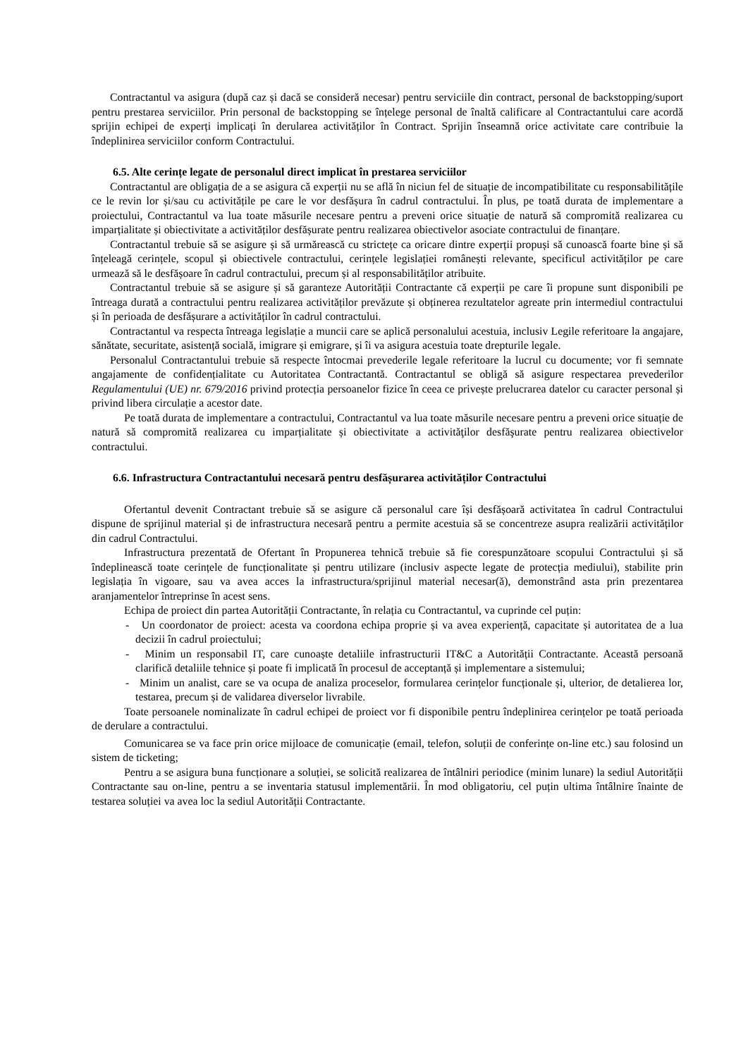Contractantul va asigura (după caz și dacă se consideră necesar) pentru serviciile din contract, personal de backstopping/suport pentru prestarea serviciilor. Prin personal de backstopping se înțelege personal de înaltă calificare al Contractantului care acordă sprijin echipei de experți implicați în derularea activităților în Contract. Sprijin înseamnă orice activitate care contribuie la îndeplinirea serviciilor conform Contractului.
6.5. Alte cerințe legate de personalul direct implicat în prestarea serviciilor
Contractantul are obligația de a se asigura că experții nu se află în niciun fel de situație de incompatibilitate cu responsabilitățile ce le revin lor și/sau cu activitățile pe care le vor desfășura în cadrul contractului. În plus, pe toată durata de implementare a proiectului, Contractantul va lua toate măsurile necesare pentru a preveni orice situație de natură să compromită realizarea cu imparțialitate și obiectivitate a activităților desfășurate pentru realizarea obiectivelor asociate contractului de finanțare.
Contractantul trebuie să se asigure și să urmărească cu strictețe ca oricare dintre experții propuși să cunoască foarte bine și să înțeleagă cerințele, scopul și obiectivele contractului, cerințele legislației românești relevante, specificul activităților pe care urmează să le desfășoare în cadrul contractului, precum și al responsabilităților atribuite.
Contractantul trebuie să se asigure și să garanteze Autorității Contractante că experții pe care îi propune sunt disponibili pe întreaga durată a contractului pentru realizarea activităților prevăzute și obținerea rezultatelor agreate prin intermediul contractului și în perioada de desfășurare a activităților în cadrul contractului.
Contractantul va respecta întreaga legislație a muncii care se aplică personalului acestuia, inclusiv Legile referitoare la angajare, sănătate, securitate, asistență socială, imigrare și emigrare, și îi va asigura acestuia toate drepturile legale.
Personalul Contractantului trebuie să respecte întocmai prevederile legale referitoare la lucrul cu documente; vor fi semnate angajamente de confidențialitate cu Autoritatea Contractantă. Contractantul se obligă să asigure respectarea prevederilor Regulamentului (UE) nr. 679/2016 privind protecția persoanelor fizice în ceea ce privește prelucrarea datelor cu caracter personal și privind libera circulație a acestor date.
Pe toată durata de implementare a contractului, Contractantul va lua toate măsurile necesare pentru a preveni orice situație de natură să compromită realizarea cu imparțialitate și obiectivitate a activităţilor desfăşurate pentru realizarea obiectivelor contractului.
6.6. Infrastructura Contractantului necesară pentru desfășurarea activităților Contractului
Ofertantul devenit Contractant trebuie să se asigure că personalul care își desfășoară activitatea în cadrul Contractului dispune de sprijinul material și de infrastructura necesară pentru a permite acestuia să se concentreze asupra realizării activităților din cadrul Contractului.
Infrastructura prezentată de Ofertant în Propunerea tehnică trebuie să fie corespunzătoare scopului Contractului și să îndeplinească toate cerințele de funcționalitate și pentru utilizare (inclusiv aspecte legate de protecția mediului), stabilite prin legislația în vigoare, sau va avea acces la infrastructura/sprijinul material necesar(ă), demonstrând asta prin prezentarea aranjamentelor întreprinse în acest sens.
Echipa de proiect din partea Autorității Contractante, în relația cu Contractantul, va cuprinde cel puțin:
- Un coordonator de proiect: acesta va coordona echipa proprie și va avea experiență, capacitate și autoritatea de a lua decizii în cadrul proiectului;
- Minim un responsabil IT, care cunoaște detaliile infrastructurii IT&C a Autorității Contractante. Această persoană clarifică detaliile tehnice și poate fi implicată în procesul de acceptanță și implementare a sistemului;
- Minim un analist, care se va ocupa de analiza proceselor, formularea cerințelor funcționale și, ulterior, de detalierea lor, testarea, precum și de validarea diverselor livrabile.
Toate persoanele nominalizate în cadrul echipei de proiect vor fi disponibile pentru îndeplinirea cerințelor pe toată perioada de derulare a contractului.
Comunicarea se va face prin orice mijloace de comunicație (email, telefon, soluții de conferințe on-line etc.) sau folosind un sistem de ticketing;
Pentru a se asigura buna funcționare a soluției, se solicită realizarea de întâlniri periodice (minim lunare) la sediul Autorității Contractante sau on-line, pentru a se inventaria statusul implementării. În mod obligatoriu, cel puțin ultima întâlnire înainte de testarea soluției va avea loc la sediul Autorității Contractante.